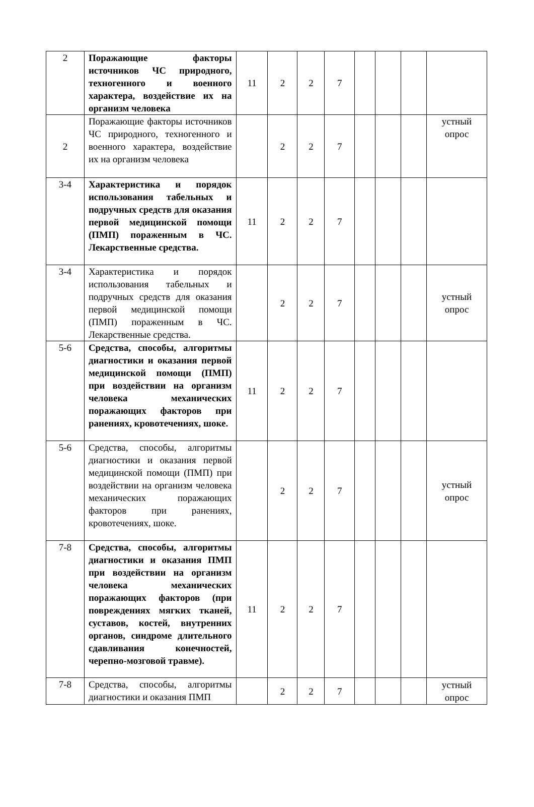| 2 | Поражающие факторы источников ЧС природного, техногенного и военного характера, воздействие их на организм человека | 11 | 2 | 2 | 7 | | | | |
| 2 | Поражающие факторы источников ЧС природного, техногенного и военного характера, воздействие их на организм человека | | 2 | 2 | 7 | | | | устный опрос |
| 3-4 | Характеристика и порядок использования табельных и подручных средств для оказания первой медицинской помощи (ПМП) пораженным в ЧС. Лекарственные средства. | 11 | 2 | 2 | 7 | | | | |
| 3-4 | Характеристика и порядок использования табельных и подручных средств для оказания первой медицинской помощи (ПМП) пораженным в ЧС. Лекарственные средства. | | 2 | 2 | 7 | | | | устный опрос |
| 5-6 | Средства, способы, алгоритмы диагностики и оказания первой медицинской помощи (ПМП) при воздействии на организм человека механических поражающих факторов при ранениях, кровотечениях, шоке. | 11 | 2 | 2 | 7 | | | | |
| 5-6 | Средства, способы, алгоритмы диагностики и оказания первой медицинской помощи (ПМП) при воздействии на организм человека механических поражающих факторов при ранениях, кровотечениях, шоке. | | 2 | 2 | 7 | | | | устный опрос |
| 7-8 | Средства, способы, алгоритмы диагностики и оказания ПМП при воздействии на организм человека механических поражающих факторов (при повреждениях мягких тканей, суставов, костей, внутренних органов, синдроме длительного сдавливания конечностей, черепно-мозговой травме). | 11 | 2 | 2 | 7 | | | | |
| 7-8 | Средства, способы, алгоритмы диагностики и оказания ПМП | | 2 | 2 | 7 | | | | устный опрос |